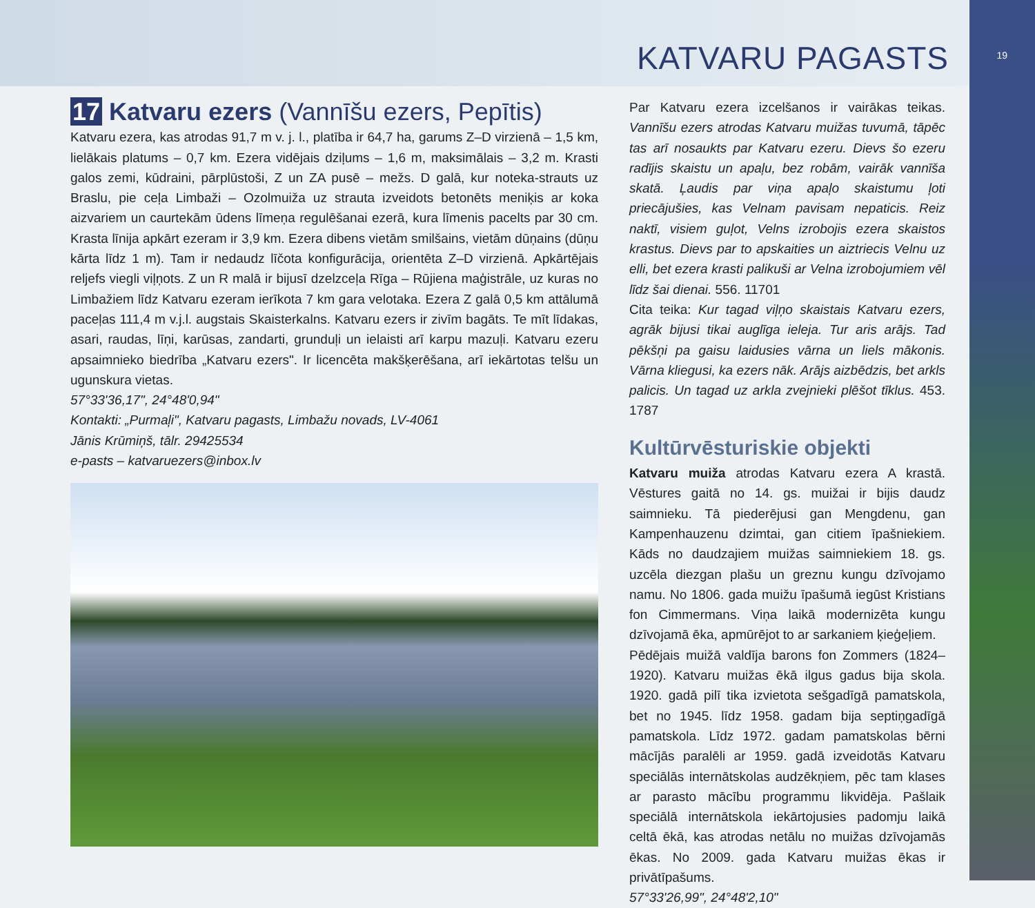KATVARU PAGASTS
19
17 Katvaru ezers (Vannīšu ezers, Pepītis)
Katvaru ezera, kas atrodas 91,7 m v. j. l., platība ir 64,7 ha, garums Z–D virzienā – 1,5 km, lielākais platums – 0,7 km. Ezera vidējais dziļums – 1,6 m, maksimālais – 3,2 m. Krasti galos zemi, kūdraini, pārplūstoši, Z un ZA pusē – mežs. D galā, kur noteka-strauts uz Braslu, pie ceļa Limbaži – Ozolmuiža uz strauta izveidots betonēts meniķis ar koka aizvariem un caurtekām ūdens līmeņa regulēšanai ezerā, kura līmenis pacelts par 30 cm. Krasta līnija apkārt ezeram ir 3,9 km. Ezera dibens vietām smilšains, vietām dūņains (dūņu kārta līdz 1 m). Tam ir nedaudz līčota konfigurācija, orientēta Z–D virzienā. Apkārtējais reljefs viegli viļņots. Z un R malā ir bijusī dzelzceļa Rīga – Rūjiena maģistrāle, uz kuras no Limbažiem līdz Katvaru ezeram ierīkota 7 km gara velotaka. Ezera Z galā 0,5 km attālumā paceļas 111,4 m v.j.l. augstais Skaisterkalns. Katvaru ezers ir zivīm bagāts. Te mīt līdakas, asari, raudas, līņi, karūsas, zandarti, grunduļi un ielaisti arī karpu mazuļi. Katvaru ezeru apsaimnieko biedrība „Katvaru ezers". Ir licencēta makšķerēšana, arī iekārtotas telšu un ugunskura vietas.
57°33'36,17", 24°48'0,94"
Kontakti: „Purmaļi", Katvaru pagasts, Limbažu novads, LV-4061
Jānis Krūmiņš, tālr. 29425534
e-pasts – katvaruezers@inbox.lv
Par Katvaru ezera izcelšanos ir vairākas teikas. Vannīšu ezers atrodas Katvaru muižas tuvumā, tāpēc tas arī nosaukts par Katvaru ezeru. Dievs šo ezeru radījis skaistu un apaļu, bez robām, vairāk vannīša skatā. Ļaudis par viņa apaļo skaistumu ļoti priecājušies, kas Velnam pavisam nepaticis. Reiz naktī, visiem guļot, Velns izrobojis ezera skaistos krastus. Dievs par to apskaities un aiztriecis Velnu uz elli, bet ezera krasti palikuši ar Velna izrobojumiem vēl līdz šai dienai. 556. 11701
Cita teika: Kur tagad viļņo skaistais Katvaru ezers, agrāk bijusi tikai auglīga ieleja. Tur aris arājs. Tad pēkšņi pa gaisu laidusies vārna un liels mākonis. Vārna kliegusi, ka ezers nāk. Arājs aizbēdzis, bet arkls palicis. Un tagad uz arkla zvejnieki plēšot tīklus. 453. 1787
Kultūrvēsturiskie objekti
Katvaru muiža atrodas Katvaru ezera A krastā. Vēstures gaitā no 14. gs. muižai ir bijis daudz saimnieku. Tā piederējusi gan Mengdenu, gan Kampenhauzenu dzimtai, gan citiem īpašniekiem. Kāds no daudzajiem muižas saimniekiem 18. gs. uzcēla diezgan plašu un greznu kungu dzīvojamo namu. No 1806. gada muižu īpašumā iegūst Kristians fon Cimmermans. Viņa laikā modernizēta kungu dzīvojamā ēka, apmūrējot to ar sarkaniem ķieģeļiem.
Pēdējais muižā valdīja barons fon Zommers (1824–1920). Katvaru muižas ēkā ilgus gadus bija skola. 1920. gadā pilī tika izvietota sešgadīgā pamatskola, bet no 1945. līdz 1958. gadam bija septiņgadīgā pamatskola. Līdz 1972. gadam pamatskolas bērni mācījās paralēli ar 1959. gadā izveidotās Katvaru speciālās internātskolas audzēkņiem, pēc tam klases ar parasto mācību programmu likvidēja. Pašlaik speciālā internātskola iekārtojusies padomju laikā celtā ēkā, kas atrodas netālu no muižas dzīvojamās ēkas. No 2009. gada Katvaru muižas ēkas ir privātīpašums.
57°33'26,99", 24°48'2,10"